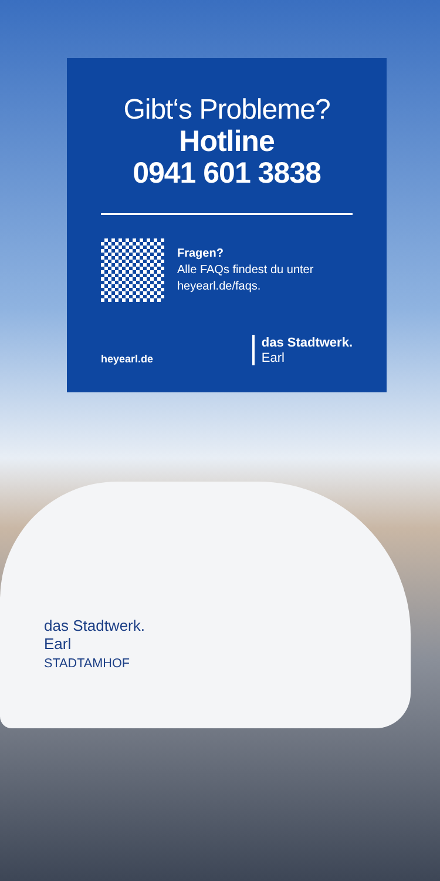Gibt‘s Probleme?
Hotline
0941 601 3838
Fragen?
Alle FAQs findest du unter
heyearl.de/faqs.
heyearl.de
das Stadtwerk.
Earl
das Stadtwerk.
Earl
STADTAMHOF